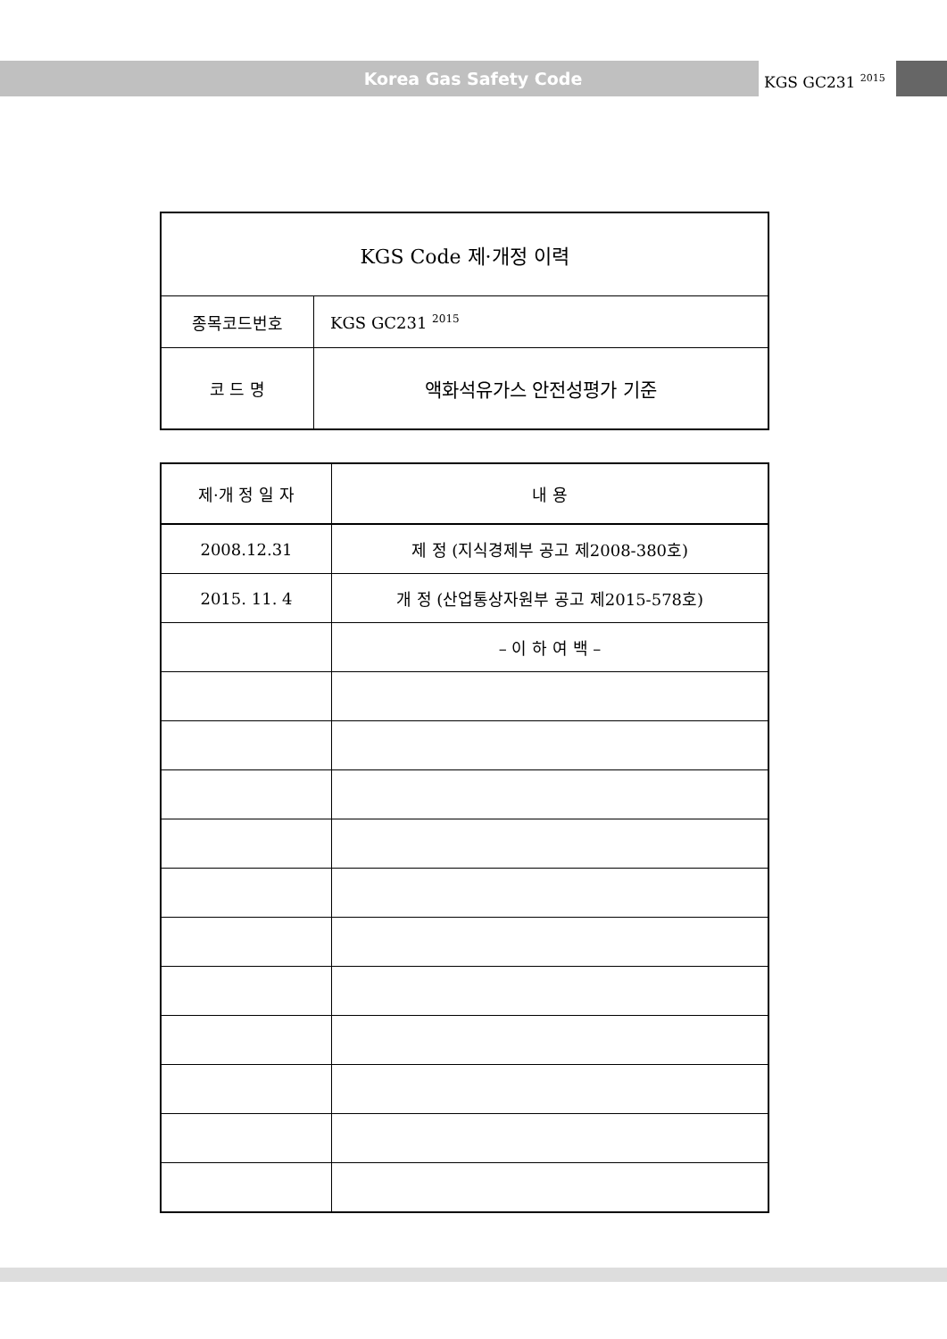Korea Gas Safety Code KGS GC231 <sup>2015</sup>
| KGS Code 제·개정 이력 | |
| --- | --- |
| 종목코드번호 | KGS GC231 <sup>2015</sup> |
| 코 드 명 | 액화석유가스 안전성평가 기준 |
| 제·개 정 일 자 | 내 용 |
| --- | --- |
| 2008.12.31 | 제 정 (지식경제부 공고 제2008-380호) |
| 2015. 11. 4 | 개 정 (산업통상자원부 공고 제2015-578호) |
| | – 이 하 여 백 – |